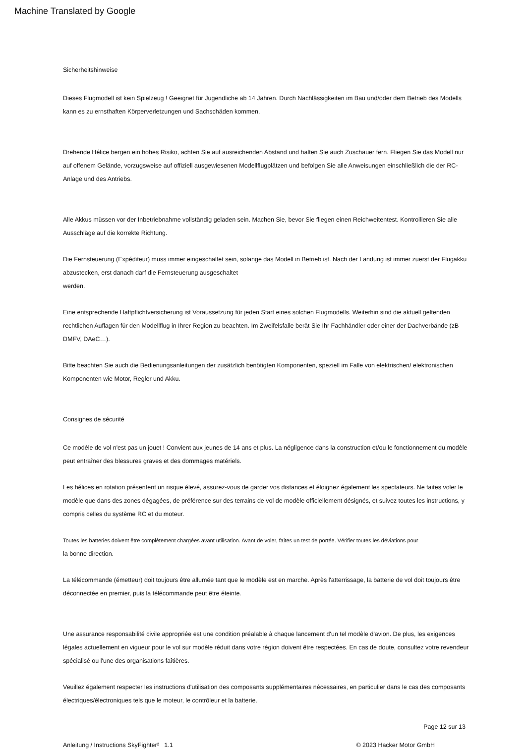Machine Translated by Google
Sicherheitshinweise
Dieses Flugmodell ist kein Spielzeug ! Geeignet für Jugendliche ab 14 Jahren. Durch Nachlässigkeiten im Bau und/oder dem Betrieb des Modells kann es zu ernsthaften Körperverletzungen und Sachschäden kommen.
Drehende Hélice bergen ein hohes Risiko, achten Sie auf ausreichenden Abstand und halten Sie auch Zuschauer fern. Fliegen Sie das Modell nur auf offenem Gelände, vorzugsweise auf offiziell ausgewiesenen Modellflugplätzen und befolgen Sie alle Anweisungen einschließlich die der RC-Anlage und des Antriebs.
Alle Akkus müssen vor der Inbetriebnahme vollständig geladen sein. Machen Sie, bevor Sie fliegen einen Reichweitentest. Kontrollieren Sie alle Ausschläge auf die korrekte Richtung.
Die Fernsteuerung (Expéditeur) muss immer eingeschaltet sein, solange das Modell in Betrieb ist. Nach der Landung ist immer zuerst der Flugakku abzustecken, erst danach darf die Fernsteuerung ausgeschaltet
werden.
Eine entsprechende Haftpflichtversicherung ist Voraussetzung für jeden Start eines solchen Flugmodells. Weiterhin sind die aktuell geltenden rechtlichen Auflagen für den Modellflug in Ihrer Region zu beachten. Im Zweifelsfalle berät Sie Ihr Fachhändler oder einer der Dachverbände (zB
DMFV, DAeC…).
Bitte beachten Sie auch die Bedienungsanleitungen der zusätzlich benötigten Komponenten, speziell im Falle von elektrischen/ elektronischen Komponenten wie Motor, Regler und Akku.
Consignes de sécurité
Ce modèle de vol n'est pas un jouet ! Convient aux jeunes de 14 ans et plus. La négligence dans la construction et/ou le fonctionnement du modèle peut entraîner des blessures graves et des dommages matériels.
Les hélices en rotation présentent un risque élevé, assurez-vous de garder vos distances et éloignez également les spectateurs. Ne faites voler le modèle que dans des zones dégagées, de préférence sur des terrains de vol de modèle officiellement désignés, et suivez toutes les instructions, y compris celles du système RC et du moteur.
Toutes les batteries doivent être complètement chargées avant utilisation. Avant de voler, faites un test de portée. Vérifier toutes les déviations pour
la bonne direction.
La télécommande (émetteur) doit toujours être allumée tant que le modèle est en marche. Après l'atterrissage, la batterie de vol doit toujours être déconnectée en premier, puis la télécommande peut être éteinte.
Une assurance responsabilité civile appropriée est une condition préalable à chaque lancement d'un tel modèle d'avion. De plus, les exigences légales actuellement en vigueur pour le vol sur modèle réduit dans votre région doivent être respectées. En cas de doute, consultez votre revendeur spécialisé ou l'une des organisations faîtières.
Veuillez également respecter les instructions d'utilisation des composants supplémentaires nécessaires, en particulier dans le cas des composants électriques/électroniques tels que le moteur, le contrôleur et la batterie.
Page 12 sur 13
Anleitung / Instructions SkyFighter² 1.1 © 2023 Hacker Motor GmbH